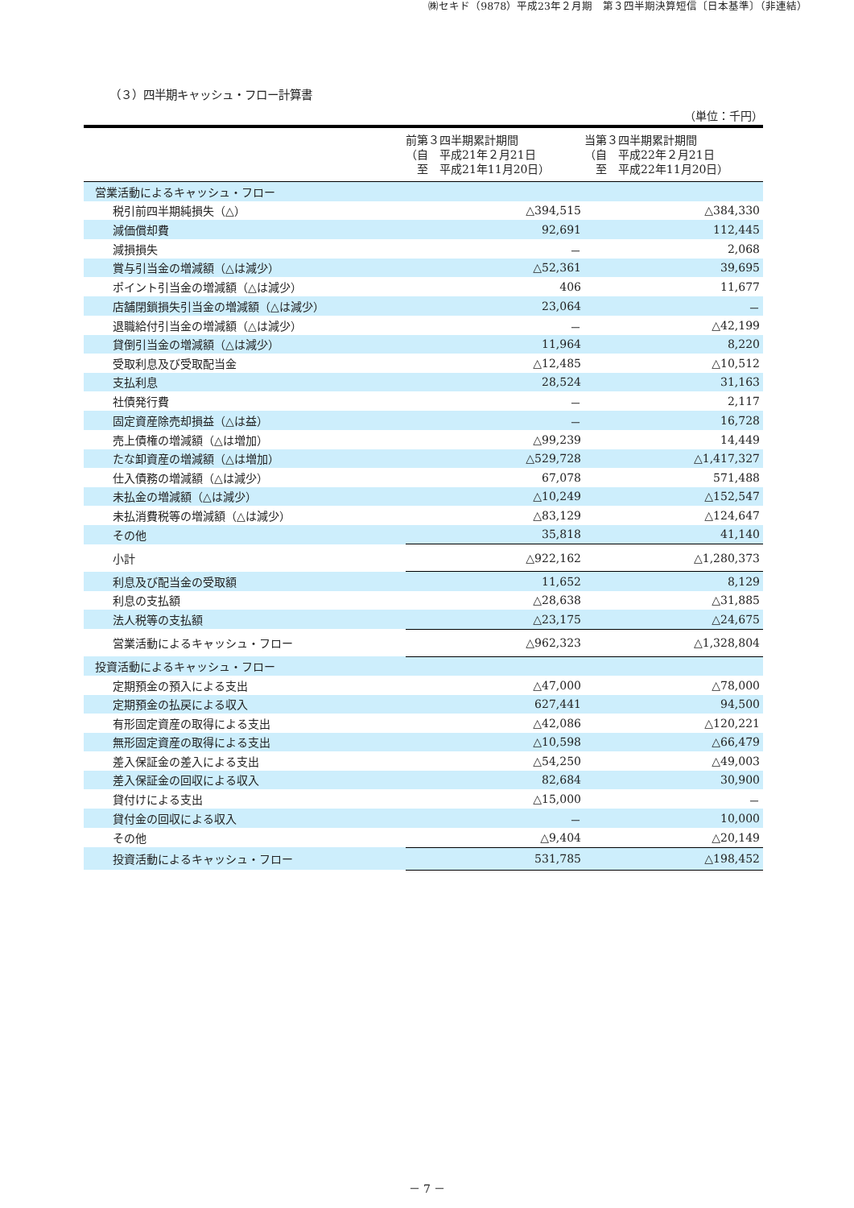㈱セキド（9878）平成23年２月期　第３四半期決算短信〔日本基準〕（非連結）
（３）四半期キャッシュ・フロー計算書
（単位：千円）
| | 前第３四半期累計期間 （自 平成21年２月21日 至 平成21年11月20日） | 当第３四半期累計期間 （自 平成22年２月21日 至 平成22年11月20日） |
| --- | --- | --- |
| 営業活動によるキャッシュ・フロー | | |
| 税引前四半期純損失（△） | △394,515 | △384,330 |
| 減価償却費 | 92,691 | 112,445 |
| 減損損失 | － | 2,068 |
| 賞与引当金の増減額（△は減少） | △52,361 | 39,695 |
| ポイント引当金の増減額（△は減少） | 406 | 11,677 |
| 店舗閉鎖損失引当金の増減額（△は減少） | 23,064 | － |
| 退職給付引当金の増減額（△は減少） | － | △42,199 |
| 貸倒引当金の増減額（△は減少） | 11,964 | 8,220 |
| 受取利息及び受取配当金 | △12,485 | △10,512 |
| 支払利息 | 28,524 | 31,163 |
| 社債発行費 | － | 2,117 |
| 固定資産除売却損益（△は益） | － | 16,728 |
| 売上債権の増減額（△は増加） | △99,239 | 14,449 |
| たな卸資産の増減額（△は増加） | △529,728 | △1,417,327 |
| 仕入債務の増減額（△は減少） | 67,078 | 571,488 |
| 未払金の増減額（△は減少） | △10,249 | △152,547 |
| 未払消費税等の増減額（△は減少） | △83,129 | △124,647 |
| その他 | 35,818 | 41,140 |
| 小計 | △922,162 | △1,280,373 |
| 利息及び配当金の受取額 | 11,652 | 8,129 |
| 利息の支払額 | △28,638 | △31,885 |
| 法人税等の支払額 | △23,175 | △24,675 |
| 営業活動によるキャッシュ・フロー | △962,323 | △1,328,804 |
| 投資活動によるキャッシュ・フロー | | |
| 定期預金の預入による支出 | △47,000 | △78,000 |
| 定期預金の払戻による収入 | 627,441 | 94,500 |
| 有形固定資産の取得による支出 | △42,086 | △120,221 |
| 無形固定資産の取得による支出 | △10,598 | △66,479 |
| 差入保証金の差入による支出 | △54,250 | △49,003 |
| 差入保証金の回収による収入 | 82,684 | 30,900 |
| 貸付けによる支出 | △15,000 | － |
| 貸付金の回収による収入 | － | 10,000 |
| その他 | △9,404 | △20,149 |
| 投資活動によるキャッシュ・フロー | 531,785 | △198,452 |
－ 7 －